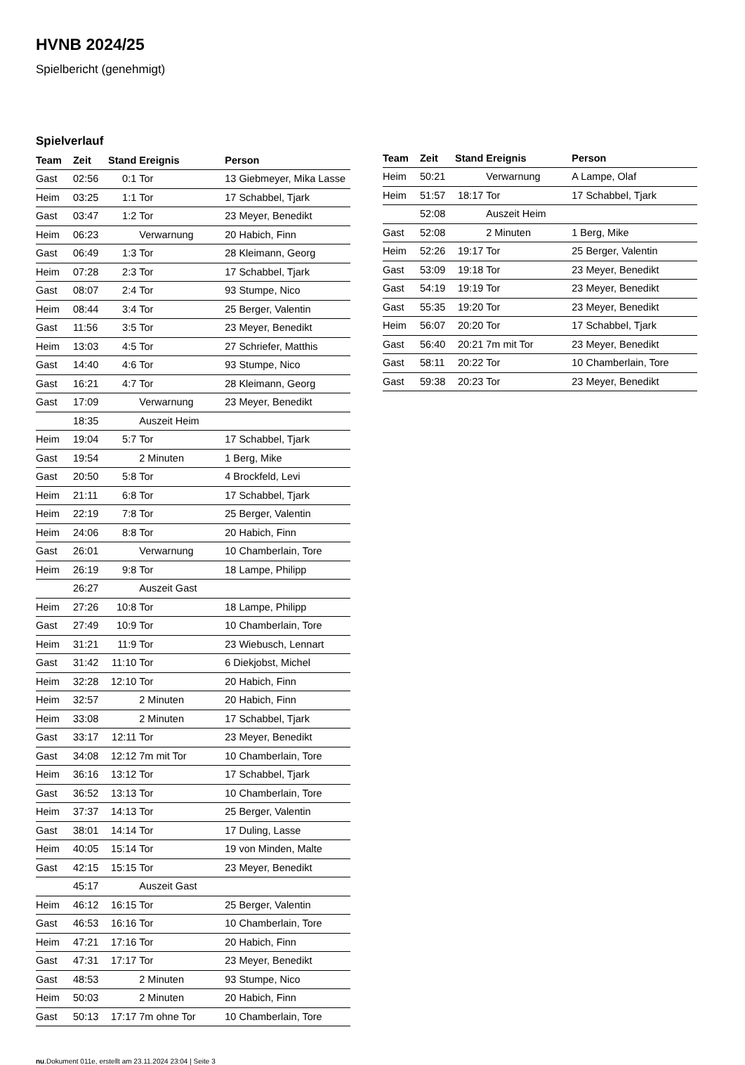HVNB 2024/25
Spielbericht (genehmigt)
Spielverlauf
| Team | Zeit | Stand | Ereignis | Person |
| --- | --- | --- | --- | --- |
| Gast | 02:56 | 0:1 | Tor | 13 Giebmeyer, Mika Lasse |
| Heim | 03:25 | 1:1 | Tor | 17 Schabbel, Tjark |
| Gast | 03:47 | 1:2 | Tor | 23 Meyer, Benedikt |
| Heim | 06:23 | | Verwarnung | 20 Habich, Finn |
| Gast | 06:49 | 1:3 | Tor | 28 Kleimann, Georg |
| Heim | 07:28 | 2:3 | Tor | 17 Schabbel, Tjark |
| Gast | 08:07 | 2:4 | Tor | 93 Stumpe, Nico |
| Heim | 08:44 | 3:4 | Tor | 25 Berger, Valentin |
| Gast | 11:56 | 3:5 | Tor | 23 Meyer, Benedikt |
| Heim | 13:03 | 4:5 | Tor | 27 Schriefer, Matthis |
| Gast | 14:40 | 4:6 | Tor | 93 Stumpe, Nico |
| Gast | 16:21 | 4:7 | Tor | 28 Kleimann, Georg |
| Gast | 17:09 | | Verwarnung | 23 Meyer, Benedikt |
| | 18:35 | | Auszeit Heim | |
| Heim | 19:04 | 5:7 | Tor | 17 Schabbel, Tjark |
| Gast | 19:54 | | 2 Minuten | 1 Berg, Mike |
| Gast | 20:50 | 5:8 | Tor | 4 Brockfeld, Levi |
| Heim | 21:11 | 6:8 | Tor | 17 Schabbel, Tjark |
| Heim | 22:19 | 7:8 | Tor | 25 Berger, Valentin |
| Heim | 24:06 | 8:8 | Tor | 20 Habich, Finn |
| Gast | 26:01 | | Verwarnung | 10 Chamberlain, Tore |
| Heim | 26:19 | 9:8 | Tor | 18 Lampe, Philipp |
| | 26:27 | | Auszeit Gast | |
| Heim | 27:26 | 10:8 | Tor | 18 Lampe, Philipp |
| Gast | 27:49 | 10:9 | Tor | 10 Chamberlain, Tore |
| Heim | 31:21 | 11:9 | Tor | 23 Wiebusch, Lennart |
| Gast | 31:42 | 11:10 | Tor | 6 Diekjobst, Michel |
| Heim | 32:28 | 12:10 | Tor | 20 Habich, Finn |
| Heim | 32:57 | | 2 Minuten | 20 Habich, Finn |
| Heim | 33:08 | | 2 Minuten | 17 Schabbel, Tjark |
| Gast | 33:17 | 12:11 | Tor | 23 Meyer, Benedikt |
| Gast | 34:08 | 12:12 | 7m mit Tor | 10 Chamberlain, Tore |
| Heim | 36:16 | 13:12 | Tor | 17 Schabbel, Tjark |
| Gast | 36:52 | 13:13 | Tor | 10 Chamberlain, Tore |
| Heim | 37:37 | 14:13 | Tor | 25 Berger, Valentin |
| Gast | 38:01 | 14:14 | Tor | 17 Duling, Lasse |
| Heim | 40:05 | 15:14 | Tor | 19 von Minden, Malte |
| Gast | 42:15 | 15:15 | Tor | 23 Meyer, Benedikt |
| | 45:17 | | Auszeit Gast | |
| Heim | 46:12 | 16:15 | Tor | 25 Berger, Valentin |
| Gast | 46:53 | 16:16 | Tor | 10 Chamberlain, Tore |
| Heim | 47:21 | 17:16 | Tor | 20 Habich, Finn |
| Gast | 47:31 | 17:17 | Tor | 23 Meyer, Benedikt |
| Gast | 48:53 | | 2 Minuten | 93 Stumpe, Nico |
| Heim | 50:03 | | 2 Minuten | 20 Habich, Finn |
| Gast | 50:13 | 17:17 | 7m ohne Tor | 10 Chamberlain, Tore |
| Team | Zeit | Stand | Ereignis | Person |
| --- | --- | --- | --- | --- |
| Heim | 50:21 | | Verwarnung | A Lampe, Olaf |
| Heim | 51:57 | 18:17 | Tor | 17 Schabbel, Tjark |
| | 52:08 | | Auszeit Heim | |
| Gast | 52:08 | | 2 Minuten | 1 Berg, Mike |
| Heim | 52:26 | 19:17 | Tor | 25 Berger, Valentin |
| Gast | 53:09 | 19:18 | Tor | 23 Meyer, Benedikt |
| Gast | 54:19 | 19:19 | Tor | 23 Meyer, Benedikt |
| Gast | 55:35 | 19:20 | Tor | 23 Meyer, Benedikt |
| Heim | 56:07 | 20:20 | Tor | 17 Schabbel, Tjark |
| Gast | 56:40 | 20:21 | 7m mit Tor | 23 Meyer, Benedikt |
| Gast | 58:11 | 20:22 | Tor | 10 Chamberlain, Tore |
| Gast | 59:38 | 20:23 | Tor | 23 Meyer, Benedikt |
nu.Dokument 011e, erstellt am 23.11.2024 23:04 | Seite 3